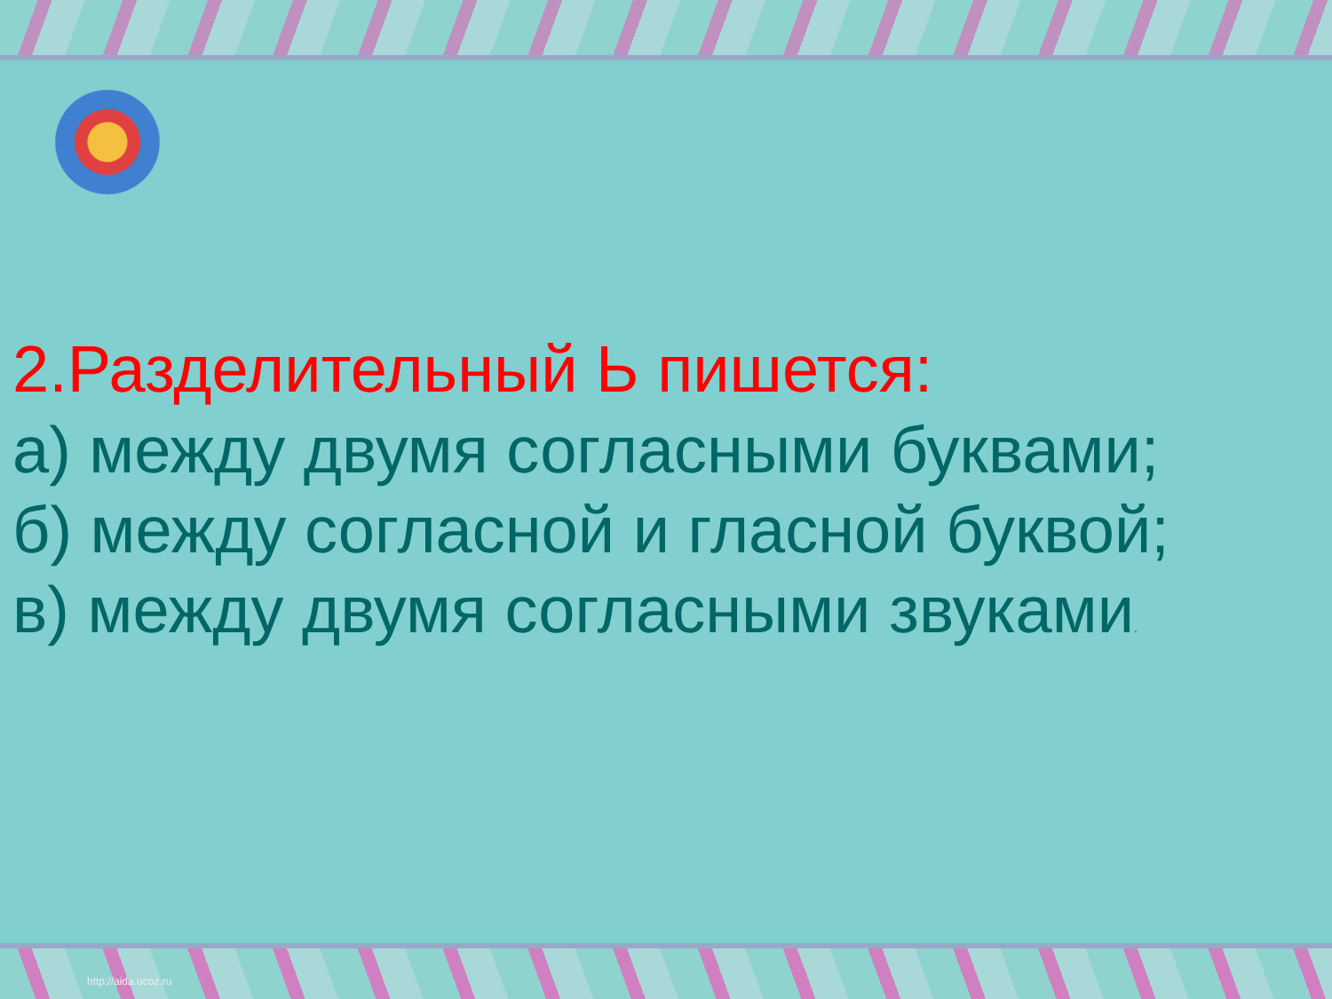2.Разделительный Ь пишется:
а) между двумя согласными буквами;
б) между согласной и гласной буквой;
в) между двумя согласными звуками.
http://aida.ucoz.ru